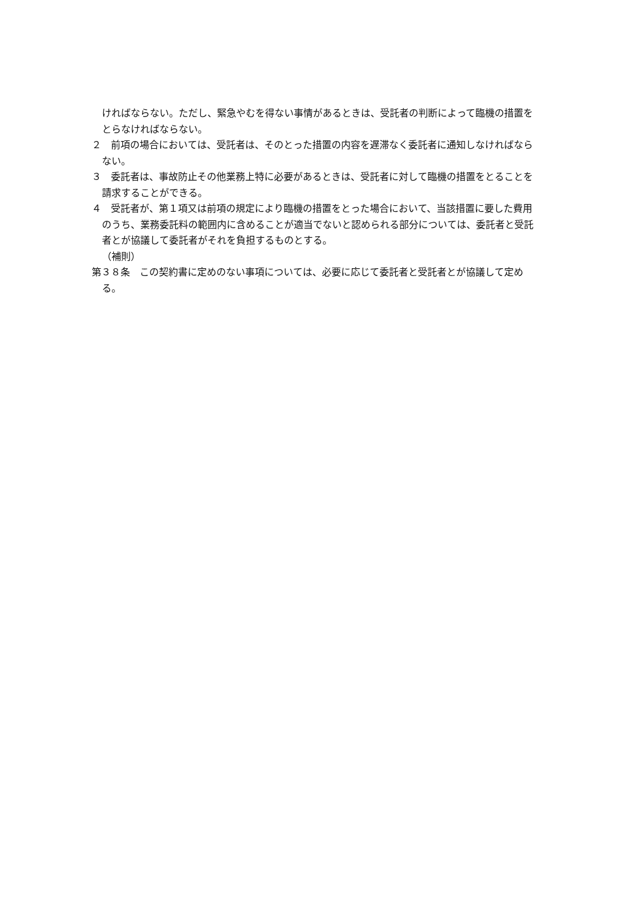ければならない。ただし、緊急やむを得ない事情があるときは、受託者の判断によって臨機の措置をとらなければならない。
２　前項の場合においては、受託者は、そのとった措置の内容を遅滞なく委託者に通知しなければならない。
３　委託者は、事故防止その他業務上特に必要があるときは、受託者に対して臨機の措置をとることを請求することができる。
４　受託者が、第１項又は前項の規定により臨機の措置をとった場合において、当該措置に要した費用のうち、業務委託料の範囲内に含めることが適当でないと認められる部分については、委託者と受託者とが協議して委託者がそれを負担するものとする。
（補則）
第３８条　この契約書に定めのない事項については、必要に応じて委託者と受託者とが協議して定める。